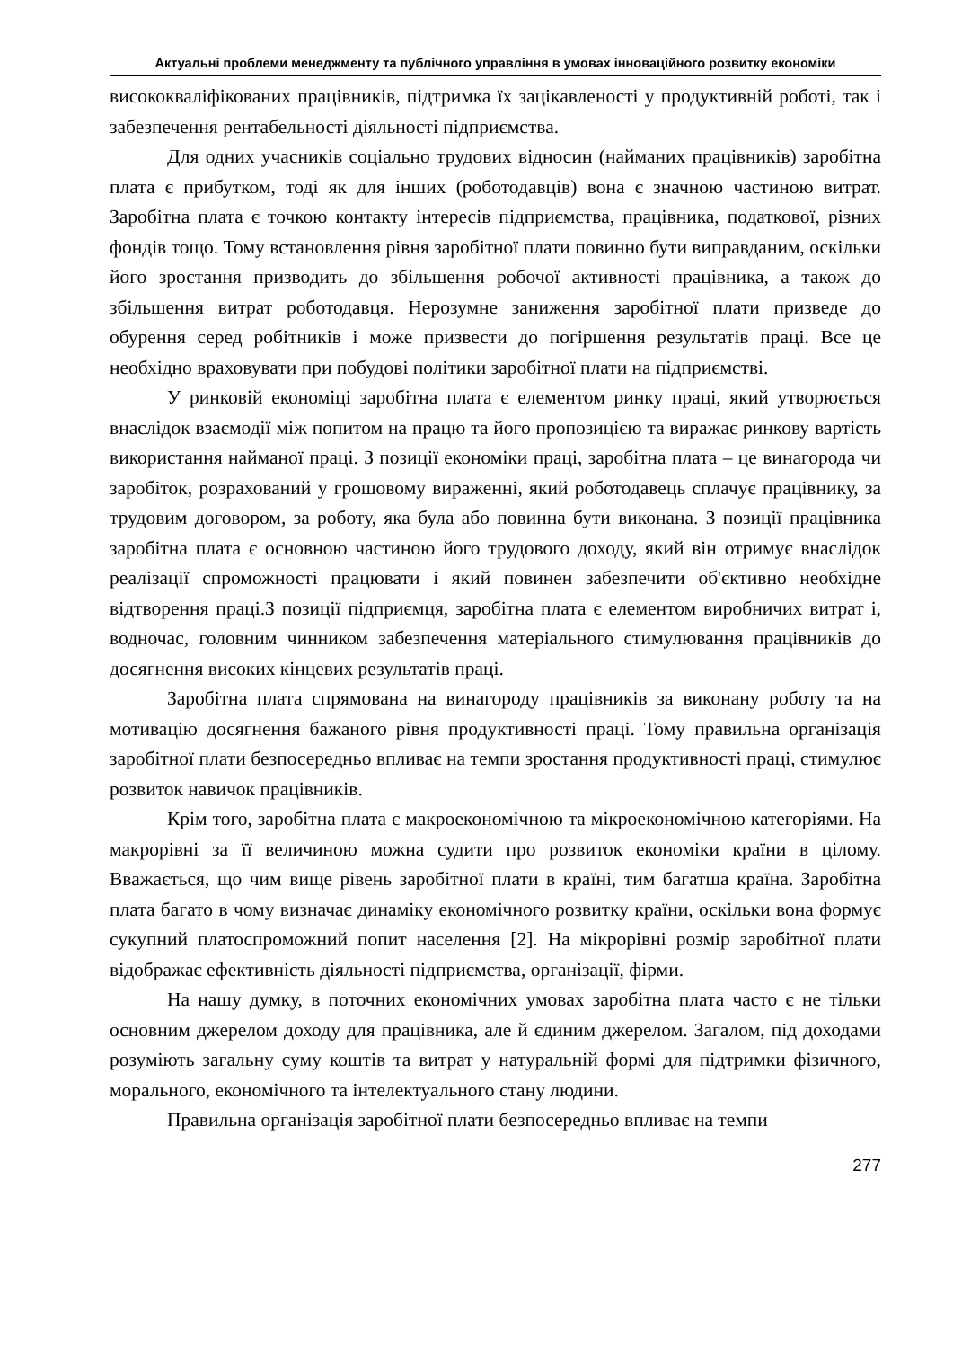Актуальні проблеми менеджменту та публічного управління в умовах інноваційного розвитку економіки
висококваліфікованих працівників, підтримка їх зацікавленості у продуктивній роботі, так і забезпечення рентабельності діяльності підприємства.
Для одних учасників соціально трудових відносин (найманих працівників) заробітна плата є прибутком, тоді як для інших (роботодавців) вона є значною частиною витрат. Заробітна плата є точкою контакту інтересів підприємства, працівника, податкової, різних фондів тощо. Тому встановлення рівня заробітної плати повинно бути виправданим, оскільки його зростання призводить до збільшення робочої активності працівника, а також до збільшення витрат роботодавця. Нерозумне заниження заробітної плати призведе до обурення серед робітників і може призвести до погіршення результатів праці. Все це необхідно враховувати при побудові політики заробітної плати на підприємстві.
У ринковій економіці заробітна плата є елементом ринку праці, який утворюється внаслідок взаємодії між попитом на працю та його пропозицією та виражає ринкову вартість використання найманої праці. З позиції економіки праці, заробітна плата – це винагорода чи заробіток, розрахований у грошовому вираженні, який роботодавець сплачує працівнику, за трудовим договором, за роботу, яка була або повинна бути виконана. З позиції працівника заробітна плата є основною частиною його трудового доходу, який він отримує внаслідок реалізації спроможності працювати і який повинен забезпечити об'єктивно необхідне відтворення праці.З позиції підприємця, заробітна плата є елементом виробничих витрат і, водночас, головним чинником забезпечення матеріального стимулювання працівників до досягнення високих кінцевих результатів праці.
Заробітна плата спрямована на винагороду працівників за виконану роботу та на мотивацію досягнення бажаного рівня продуктивності праці. Тому правильна організація заробітної плати безпосередньо впливає на темпи зростання продуктивності праці, стимулює розвиток навичок працівників.
Крім того, заробітна плата є макроекономічною та мікроекономічною категоріями. На макрорівні за її величиною можна судити про розвиток економіки країни в цілому. Вважається, що чим вище рівень заробітної плати в країні, тим багатша країна. Заробітна плата багато в чому визначає динаміку економічного розвитку країни, оскільки вона формує сукупний платоспроможний попит населення [2]. На мікрорівні розмір заробітної плати відображає ефективність діяльності підприємства, організації, фірми.
На нашу думку, в поточних економічних умовах заробітна плата часто є не тільки основним джерелом доходу для працівника, але й єдиним джерелом. Загалом, під доходами розуміють загальну суму коштів та витрат у натуральній формі для підтримки фізичного, морального, економічного та інтелектуального стану людини.
Правильна організація заробітної плати безпосередньо впливає на темпи
277